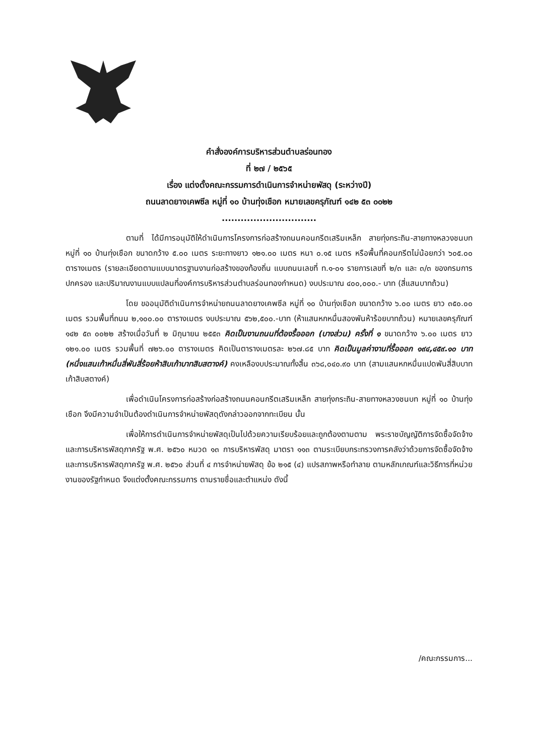คำสั่งองค์การบริหารส่วนตำบลร่อนทอง
ที่ ๒๗ / ๒๕๖๕
เรื่อง แต่งตั้งคณะกรรมการดำเนินการจำหน่ายพัสดุ (ระหว่างปี)
ถนนลาดยางเคพซีล หมู่ที่ ๑๐ บ้านทุ่งเชือก หมายเลขครุภัณฑ์ ๑๔๒ ๕๓ ๐๐๒๒
..............................
ตามที่ ได้มีการอนุมัติให้ดำเนินการโครงการก่อสร้างถนนคอนกรีตเสริมเหล็ก สายทุ่งกระถิน-สายทางหลวงชนบท หมู่ที่ ๑๐ บ้านทุ่งเชือก ขนาดกว้าง ๕.๐๐ เมตร ระยะทางยาว ๑๒๑.๐๐ เมตร หนา ๐.๑๕ เมตร หรือพื้นที่คอนกรีตไม่น้อยกว่า ๖๐๕.๐๐ ตารางเมตร (รายละเอียดตามแบบมาตรฐานงานก่อสร้างของท้องถิ่น แบบถนนเลขที่ ท.๑-๐๑ รายการเลขที่ ๒/๓ และ ๓/๓ ของกรมการปกครอง และปริมาณงานแบบแปลนที่องค์การบริหารส่วนตำบลร่อนทองกำหนด) งบประมาณ ๔๐๐,๐๐๐.- บาท (สี่แสนบาทถ้วน)
โดย ขออนุมัติดำเนินการจำหน่ายถนนลาดยางเคพซีล หมู่ที่ ๑๐ บ้านทุ่งเชือก ขนาดกว้าง ๖.๐๐ เมตร ยาว ๓๕๐.๐๐ เมตร รวมพื้นที่ถนน ๒,๑๐๐.๐๐ ตารางเมตร งบประมาณ ๕๖๒,๕๐๐.-บาท (ห้าแสนหกหมื่นสองพันห้าร้อยบาทถ้วน) หมายเลขครุภัณฑ์ ๑๔๒ ๕๓ ๐๐๒๒ สร้างเมื่อวันที่ ๒ มิถุนายน ๒๕๕๓ คิดเป็นงานถนนที่ต้องรื้อออก (บางส่วน) ครั้งที่ ๑ ขนาดกว้าง ๖.๐๐ เมตร ยาว ๑๒๑.๐๐ เมตร รวมพื้นที่ ๗๒๖.๐๐ ตารางเมตร คิดเป็นตารางเมตรละ ๒๖๗.๘๕ บาท คิดเป็นมูลค่างานที่รื้อออก ๑๙๔,๔๕๙.๑๐ บาท (หนึ่งแสนเก้าหมื่นสี่พันสี่ร้อยห้าสิบเก้าบาทสิบสตางค์) คงเหลืองบประมาณทั้งสิ้น ๓๖๘,๐๔๐.๙๐ บาท (สามแสนหกหมื่นแปดพันสี่สิบบาทเก้าสิบสตางค์)
เพื่อดำเนินโครงการก่อสร้างก่อสร้างถนนคอนกรีตเสริมเหล็ก สายทุ่งกระถิน-สายทางหลวงชนบท หมู่ที่ ๑๐ บ้านทุ่งเชือก จึงมีความจำเป็นต้องดำเนินการจำหน่ายพัสดุดังกล่าวออกจากทะเบียน นั้น
เพื่อให้การดำเนินการจำหน่ายพัสดุเป็นไปด้วยความเรียบร้อยและถูกต้องตามตาม พระราชบัญญัติการจัดซื้อจัดจ้างและการบริหารพัสดุภาครัฐ พ.ศ. ๒๕๖๐ หมวด ๑๓ การบริหารพัสดุ มาตรา ๑๑๓ ตามระเบียบกระทรวงการคลังว่าด้วยการจัดซื้อจัดจ้างและการบริหารพัสดุภาครัฐ พ.ศ. ๒๕๖๐ ส่วนที่ ๔ การจำหน่ายพัสดุ ข้อ ๒๑๕ (๔) แปรสภาพหรือทำลาย ตามหลักเกณฑ์และวิธีการที่หน่วยงานของรัฐกำหนด จึงแต่งตั้งคณะกรรมการ ตามรายชื่อและตำแหน่ง ดังนี้
/คณะกรรมการ...